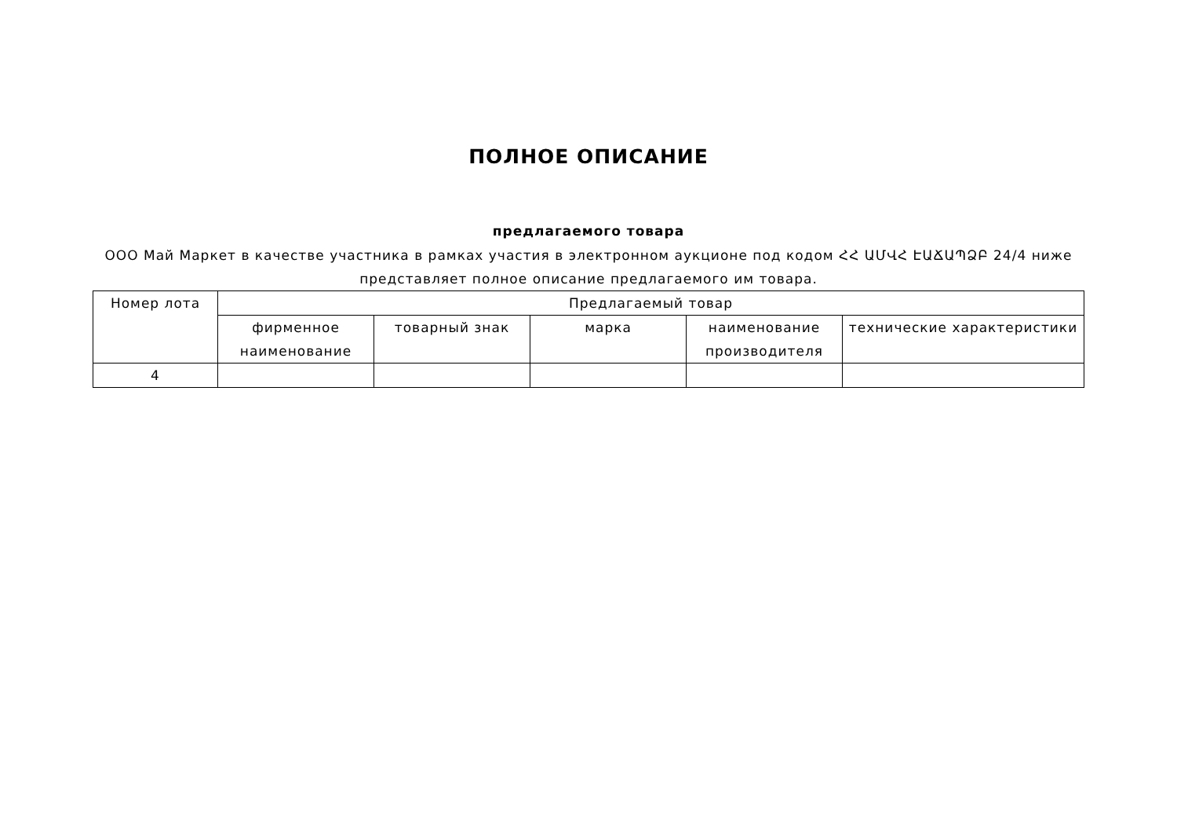ПОЛНОЕ ОПИСАНИЕ
предлагаемого товара
ООО Май Маркет в качестве участника в рамках участия в электронном аукционе под кодом ՀՀ ԱՄՎՀ ԷԱՃԱՊՁԲ 24/4 ниже представляет полное описание предлагаемого им товара.
| Номер лота | Предлагаемый товар | | | | |
| --- | --- | --- | --- | --- | --- |
| | фирменное наименование | товарный знак | марка | наименование производителя | технические характеристики |
| 4 | | | | | |